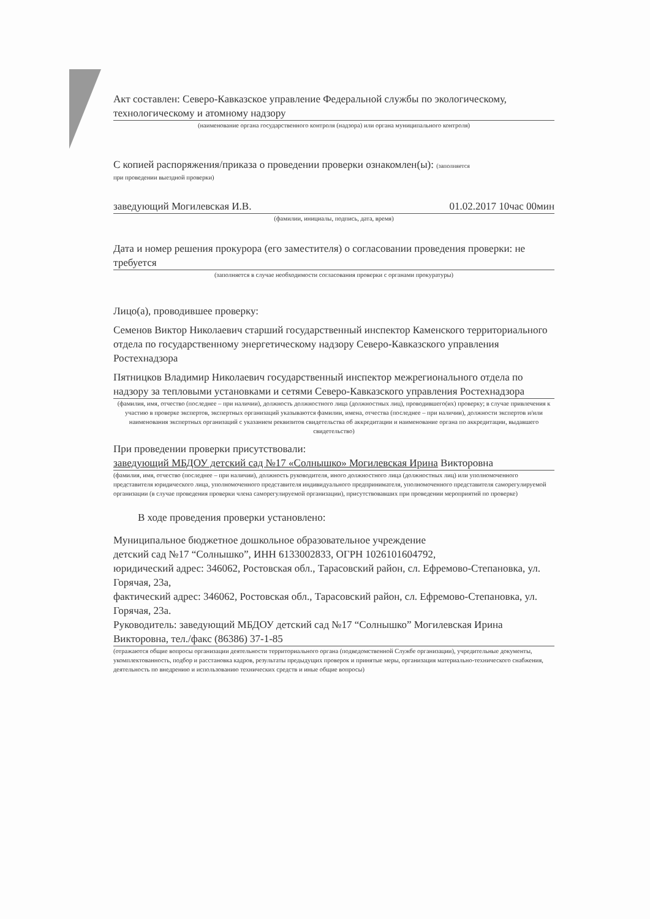Акт составлен: Северо-Кавказское управление Федеральной службы по экологическому, технологическому и атомному надзору
(наименование органа государственного контроля (надзора) или органа муниципального контроля)
С копией распоряжения/приказа о проведении проверки ознакомлен(ы): (заполняется
при проведении выездной проверки)
заведующий Могилевская И.В. 01.02.2017 10час 00мин
(фамилии, инициалы, подпись, дата, время)
Дата и номер решения прокурора (его заместителя) о согласовании проведения проверки: не требуется
(заполняется в случае необходимости согласования проверки с органами прокуратуры)
Лицо(а), проводившее проверку:
Семенов Виктор Николаевич старший государственный инспектор Каменского территориального отдела по государственному энергетическому надзору Северо-Кавказского управления Ростехнадзора
Пятницков Владимир Николаевич государственный инспектор межрегионального отдела по надзору за тепловыми установками и сетями Северо-Кавказского управления Ростехнадзора
(фамилия, имя, отчество (последнее – при наличии), должность должностного лица (должностных лиц), проводившего(их) проверку; в случае привлечения к участию в проверке экспертов, экспертных организаций указываются фамилии, имена, отчества (последнее – при наличии), должности экспертов и/или наименования экспертных организаций с указанием реквизитов свидетельства об аккредитации и наименование органа по аккредитации, выдавшего свидетельство)
При проведении проверки присутствовали:
заведующий МБДОУ детский сад №17 «Солнышко» Могилевская Ирина Викторовна
(фамилия, имя, отчество (последнее – при наличии), должность руководителя, иного должностного лица (должностных лиц) или уполномоченного представителя юридического лица, уполномоченного представителя индивидуального предпринимателя, уполномоченного представителя саморегулируемой организации (в случае проведения проверки члена саморегулируемой организации), присутствовавших при проведении мероприятий по проверке)
В ходе проведения проверки установлено:
Муниципальное бюджетное дошкольное образовательное учреждение
детский сад №17 “Солнышко”, ИНН 6133002833, ОГРН 1026101604792,
юридический адрес: 346062, Ростовская обл., Тарасовский район, сл. Ефремово-Степановка, ул. Горячая, 23а,
фактический адрес: 346062, Ростовская обл., Тарасовский район, сл. Ефремово-Степановка, ул. Горячая, 23а.
Руководитель: заведующий МБДОУ детский сад №17 “Солнышко” Могилевская Ирина Викторовна, тел./факс (86386) 37-1-85
(отражаются общие вопросы организации деятельности территориального органа (подведомственной Службе организации), учредительные документы, укомплектованность, подбор и расстановка кадров, результаты предыдущих проверок и принятые меры, организация материально-технического снабжения, деятельность по внедрению и использованию технических средств и иные общие вопросы)